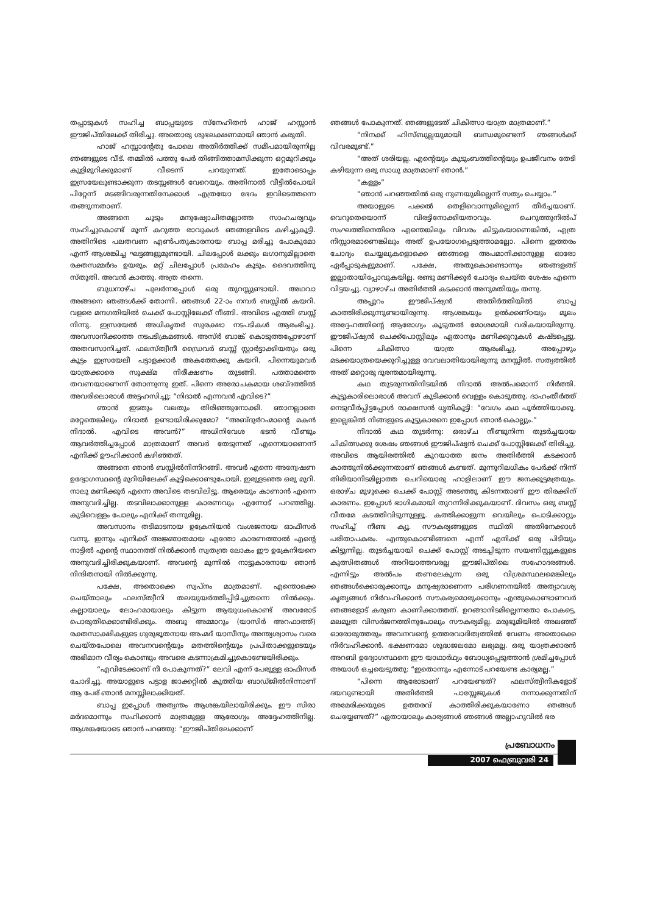തപ്പാടുകൾ സഹിച്ച ബാപ്പയുടെ സ്നേഹിതൻ ഹാജ് ഹസ്സാൻ ഈജിപ്തിലേക്ക് തിരിച്ചു. അതൊരു ശുഭലക്ഷണമായി ഞാൻ കരുതി.
ഹാജ് ഹസ്സാന്റേതു പോലെ അതിർത്തിക്ക് സമീപമായിരുന്നില്ല ഞങ്ങളുടെ വീട്. തമ്മിൽ പത്തു പേർ തിങ്ങിത്താമസിക്കുന്ന ഒറ്റമുറിക്കും കുളിമുറിക്കുമാണ് വീടെന്ന് പറയുന്നത്. ഇതോടൊപ്പം ഇസ്രയേലുണ്ടാക്കുന്ന തടസ്സങ്ങൾ വേറെയും. അതിനാൽ വീട്ടിൽപോയി പിറ്റേന്ന് മടങ്ങിവരുന്നതിനേക്കാൾ എത്രയോ ഭേദം ഇവിടെത്തന്നെ തങ്ങുന്നതാണ്.
അങ്ങനെ ചൂടും മനുഷ്യോചിതമല്ലാത്ത സാഹചര്യവും സഹിച്ചുകൊണ്ട് മൂന്ന് കറുത്ത രാവുകൾ ഞങ്ങളവിടെ കഴിച്ചുകൂട്ടി. അതിനിടെ പലതവണ എൺപതുകാരനായ ബാപ്പ മരിച്ചു പോകുമോ എന്ന് ആശങ്കിച്ച ഘട്ടങ്ങളുമുണ്ടായി. ചിലപ്പോൾ ലക്കും ലഗാനുമില്ലാതെ രക്തസമ്മർദം ഉയരും. മറ്റ് ചിലപ്പോൾ പ്രമേഹം കൂടും. ദൈവത്തിനു സ്തുതി. അവൻ കാത്തു. അത്ര തന്നെ.
ബുധനാഴ്ച പുലർന്നപ്പോൾ ഒരു തുറസ്സുണ്ടായി. അഥവാ അങ്ങനെ ഞങ്ങൾക്ക് തോന്നി. ഞങ്ങൾ 22-ാം നമ്പർ ബസ്സിൽ കയറി. വളരെ മന്ദഗതിയിൽ ചെക്ക് പോസ്റ്റിലേക്ക് നീങ്ങി. അവിടെ എത്തി ബസ്സ് നിന്നു. ഇസ്രയേൽ അധികൃതർ സുരക്ഷാ നടപടികൾ ആരംഭിച്ചു. അവസാനിക്കാത്ത നടപടിക്രമങ്ങൾ. അസ്ർ ബാങ്ക് കൊടുത്തപ്പോഴാണ് അതവസാനിച്ചത്. ഫലസ്ത്വീനീ ഡ്രൈവർ ബസ്സ് സ്റ്റാർട്ടാക്കിയതും ഒരു കൂട്ടം ഇസ്രയേലീ പട്ടാളക്കാർ അകത്തേക്കു കയറി. പിന്നെയുമവർ യാത്രക്കാരെ സൂക്ഷ്മ നിരീക്ഷണം തുടങ്ങി. പത്താമത്തെ തവണയാണെന്ന് തോന്നുന്നു ഇത്. പിന്നെ അരോചകമായ ശബ്ദത്തിൽ അവരിലൊരാൾ അട്ടഹസിച്ചു: “നിദാൽ എന്നവൻ എവിടെ?”
ഞാൻ ഇടതും വലതും തിരിഞ്ഞുനോക്കി. ഞാനല്ലാതെ മറ്റേതെങ്കിലും നിദാൽ ഉണ്ടായിരിക്കുമോ? “അബ്ദുർറഹ്മാന്റെ മകൻ നിദാൽ. എവിടെ അവൻ?” അധിനിവേശ ഭടൻ വീണ്ടും ആവർത്തിച്ചപ്പോൾ മാത്രമാണ് അവർ തേടുന്നത് എന്നെയാണെന്ന് എനിക്ക് ഊഹിക്കാൻ കഴിഞ്ഞത്.
അങ്ങനെ ഞാൻ ബസ്സിൽനിന്നിറങ്ങി. അവർ എന്നെ അന്വേഷണ ഉദ്യോഗസ്ഥന്റെ മുറിയിലേക്ക് കൂട്ടിക്കൊണ്ടുപോയി. ഇരുളടഞ്ഞ ഒരു മുറി. നാലു മണിക്കൂർ എന്നെ അവിടെ തടവിലിട്ടു. ആരെയും കാണാൻ എന്നെ അനുവദിച്ചില്ല. തടവിലാക്കാനുള്ള കാരണവും എന്നോട് പറഞ്ഞില്ല. കുടിവെള്ളം പോലും എനിക്ക് തന്നുമില്ല.
അവസാനം തടിമാടനായ ഉക്രേനിയൻ വംശജനായ ഓഫീസർ വന്നു. ഇന്നും എനിക്ക് അജ്ഞാതമായ എന്തോ കാരണത്താൽ എന്റെ നാട്ടിൽ എന്റെ സ്ഥാനത്ത് നിൽക്കാൻ സ്വതന്ത്ര ലോകം ഈ ഉക്രേനിയനെ അനുവദിച്ചിരിക്കുകയാണ്. അവന്റെ മുന്നിൽ നാട്ടുകാരനായ ഞാൻ നിന്ദിതനായി നിൽക്കുന്നു.
പക്ഷേ, അതൊക്കെ സ്വപ്നം മാത്രമാണ്. എന്തൊക്കെ ചെയ്താലും ഫലസ്ത്വീനി തലയുയർത്തിപ്പിടിച്ചുതന്നെ നിൽക്കും. കല്ലായാലും ലോഹമായാലും കിട്ടുന്ന ആയുധംകൊണ്ട് അവരോട് പൊരുതിക്കൊണ്ടിരിക്കും. അബൂ അമ്മാറും (യാസിർ അറഫാത്ത്) രക്തസാക്ഷികളുടെ ഗുരുഭൂതനായ അഹ്മദ് യാസീനും അന്ത്യശ്വാസം വരെ ചെയ്തപോലെ അവനവന്റെയും മതത്തിന്റെയും പ്രപിതാക്കളുടെയും അഭിമാന വീര്യം കൊണ്ടും അവരെ കടന്നാക്രമിച്ചുകൊണ്ടേയിരിക്കും.
“എവിടേക്കാണ് നീ പോകുന്നത്?” ലേവി എന്ന് പേരുള്ള ഓഫീസർ ചോദിച്ചു. അയാളുടെ പട്ടാള ജാക്കറ്റിൽ കുത്തിയ ബാഡ്ജിൽനിന്നാണ് ആ പേര് ഞാൻ മനസ്സിലാക്കിയത്.
ബാപ്പ ഇപ്പോൾ അത്യന്തം ആശങ്കയിലായിരിക്കും. ഈ സിരാ മർദമൊന്നും സഹിക്കാൻ മാത്രമുള്ള ആരോഗ്യം അദ്ദേഹത്തിനില്ല. ആശങ്കയോടെ ഞാൻ പറഞ്ഞു: “ഈജിപ്തിലേക്കാണ്
ഞങ്ങൾ പോകുന്നത്. ഞങ്ങളുടേത് ചികിത്സാ യാത്ര മാത്രമാണ്.”
“നിനക്ക് ഹിസ്ബുല്ലയുമായി ബന്ധമുണ്ടെന്ന് ഞങ്ങൾക്ക് വിവരമുണ്ട്.”
“അത് ശരിയല്ല. എന്റെയും കുടുംബത്തിന്റെയും ഉപജീവനം തേടി കഴിയുന്ന ഒരു സാധു മാത്രമാണ് ഞാൻ.”
“കള്ളം”
“ഞാൻ പറഞ്ഞതിൽ ഒരു നുണയുമില്ലെന്ന് സത്യം ചെയ്യാം.”
അയാളുടെ പക്കൽ തെളിവൊന്നുമില്ലെന്ന് തീർച്ചയാണ്. വെറുതെയൊന്ന് വിരട്ടിനോക്കിയതാവും. ചെറുത്തുനിൽപ് സംഘത്തിനെതിരെ എന്തെങ്കിലും വിവരം കിട്ടുകയാണെങ്കിൽ, എത്ര നിസ്സാരമാണെങ്കിലും അത് ഉപയോഗപ്പെടുത്താമല്ലോ. പിന്നെ ഇത്തരം ചോദ്യം ചെയ്യലുകളൊക്കെ ഞങ്ങളെ അപമാനിക്കാനുള്ള ഓരോ ഏർപ്പാടുകളുമാണ്. പക്ഷേ, അതുകൊണ്ടൊന്നും ഞങ്ങളങ്ങ് ഇല്ലാതായിപ്പോവുകയില്ല. രണ്ടു മണിക്കൂർ ചോദ്യം ചെയ്ത ശേഷം എന്നെ വിട്ടയച്ചു. വ്യാഴാഴ്ച അതിർത്തി കടക്കാൻ അനുമതിയും തന്നു.
അപ്പുറം ഈജിപ്ഷ്യൻ അതിർത്തിയിൽ ബാപ്പ കാത്തിരിക്കുന്നുണ്ടായിരുന്നു. ആശങ്കയും ഉൽക്കണ്ഠയും മൂലം അദ്ദേഹത്തിന്റെ ആരോഗ്യം കൂടുതൽ മോശമായി വരികയായിരുന്നു. ഈജിപ്ഷ്യൻ ചെക്ക്പോസ്റ്റിലും ഏതാനും മണിക്കൂറുകൾ കഷ്ടപ്പെട്ടു. പിന്നെ ചികിത്സാ യാത്ര ആരംഭിച്ചു. അപ്പോഴും മടക്കയാത്രയെക്കുറിച്ചുള്ള വേവലാതിയായിരുന്നു മനസ്സിൽ. സത്യത്തിൽ അത് മറ്റൊരു ദുരന്തമായിരുന്നു.
കഥ തുടരുന്നതിനിടയിൽ നിദാൽ അൽപമൊന്ന് നിർത്തി. കൂട്ടുകാരിലൊരാൾ അവന് കുടിക്കാൻ വെള്ളം കൊടുത്തു. ദാഹംതീർത്ത് നെടുവീർപ്പിട്ടപ്പോൾ രാക്ഷസൻ ധൃതികൂട്ടി: “വേഗം കഥ പൂർത്തിയാക്കൂ. ഇല്ലെങ്കിൽ നിങ്ങളുടെ കൂട്ടുകാരനെ ഇപ്പോൾ ഞാൻ കൊല്ലും.”
നിദാൽ കഥ തുടർന്നു: ഒരാഴ്ച നീണ്ടുനിന്ന തുടർച്ചയായ ചികിത്സക്കു ശേഷം ഞങ്ങൾ ഈജിപ്ഷ്യൻ ചെക്ക് പോസ്റ്റിലേക്ക് തിരിച്ചു. അവിടെ ആയിരത്തിൽ കുറയാത്ത ജനം അതിർത്തി കടക്കാൻ കാത്തുനിൽക്കുന്നതാണ് ഞങ്ങൾ കണ്ടത്. മുന്നൂറിലധികം പേർക്ക് നിന്ന് തിരിയാനിടമില്ലാത്ത ചെറിയൊരു ഹാളിലാണ് ഈ ജനക്കൂട്ടമത്രയും. ഒരാഴ്ച മുഴുക്കെ ചെക്ക് പോസ്റ്റ് അടഞ്ഞു കിടന്നതാണ് ഈ തിരക്കിന് കാരണം. ഇപ്പോൾ ഭാഗികമായി തുറന്നിരിക്കുകയാണ്. ദിവസം ഒരു ബസ്സ് വീതമേ കടത്തിവിടുന്നുള്ളൂ. കത്തിക്കാളുന്ന വെയിലും പൊടിക്കാറ്റും സഹിച്ച് നീണ്ട ക്യൂ. സൗകര്യങ്ങളുടെ സ്ഥിതി അതിനേക്കാൾ പരിതാപകരം. എന്തുകൊണ്ടിങ്ങനെ എന്ന് എനിക്ക് ഒരു പിടിയും കിട്ടുന്നില്ല. തുടർച്ചയായി ചെക്ക് പോസ്റ്റ് അടച്ചിടുന്ന സയണിസ്റ്റുകളുടെ കുത്സിതങ്ങൾ അറിയാത്തവരല്ല ഈജിപ്തിലെ സഹോദരങ്ങൾ. എന്നിട്ടും അൽപം തണലേകുന്ന ഒരു വിശ്രമസ്ഥലമെങ്കിലും ഞങ്ങൾക്കൊരുക്കാനും മനുഷ്യരാണെന്ന പരിഗണനയിൽ അത്യാവശ്യ കൃത്യങ്ങൾ നിർവഹിക്കാൻ സൗകര്യമൊരുക്കാനും എന്തുകൊണ്ടാണവർ ഞങ്ങളോട് കരുണ കാണിക്കാത്തത്. ഉറങ്ങാനിടമില്ലെന്നതോ പോകട്ടെ, മലമൂത്ര വിസർജനത്തിനുപോലും സൗകര്യമില്ല. മരുഭൂമിയിൽ അലഞ്ഞ് ഓരോരുത്തരും അവനവന്റെ ഉത്തരവാദിത്വത്തിൽ വേണം അതൊക്കെ നിർവഹിക്കാൻ. ഭക്ഷണമോ ശുദ്ധജലമോ ലഭ്യമല്ല. ഒരു യാത്രക്കാരൻ അറബി ഉദ്യോഗസ്ഥനെ ഈ യാഥാർഥ്യം ബോധ്യപ്പെടുത്താൻ ശ്രമിച്ചപ്പോൾ അയാൾ ഒച്ചയെടുത്തു: “ഇതൊന്നും എന്നോട് പറയേണ്ട കാര്യമല്ല.”
“പിന്നെ ആരോടാണ് പറയേണ്ടത്? ഫലസ്ത്വീനികളോട് ദയവുണ്ടായി അതിർത്തി പാസ്സേജുകൾ നന്നാക്കുന്നതിന് അമേരിക്കയുടെ ഉത്തരവ് കാത്തിരിക്കുകയാണോ ഞങ്ങൾ ചെയ്യേണ്ടത്?” ഏതായാലും കാര്യങ്ങൾ ഞങ്ങൾ അല്ലാഹുവിൽ ഭര
പ്രബോധനം
2007 ഫെബ്രുവരി 24